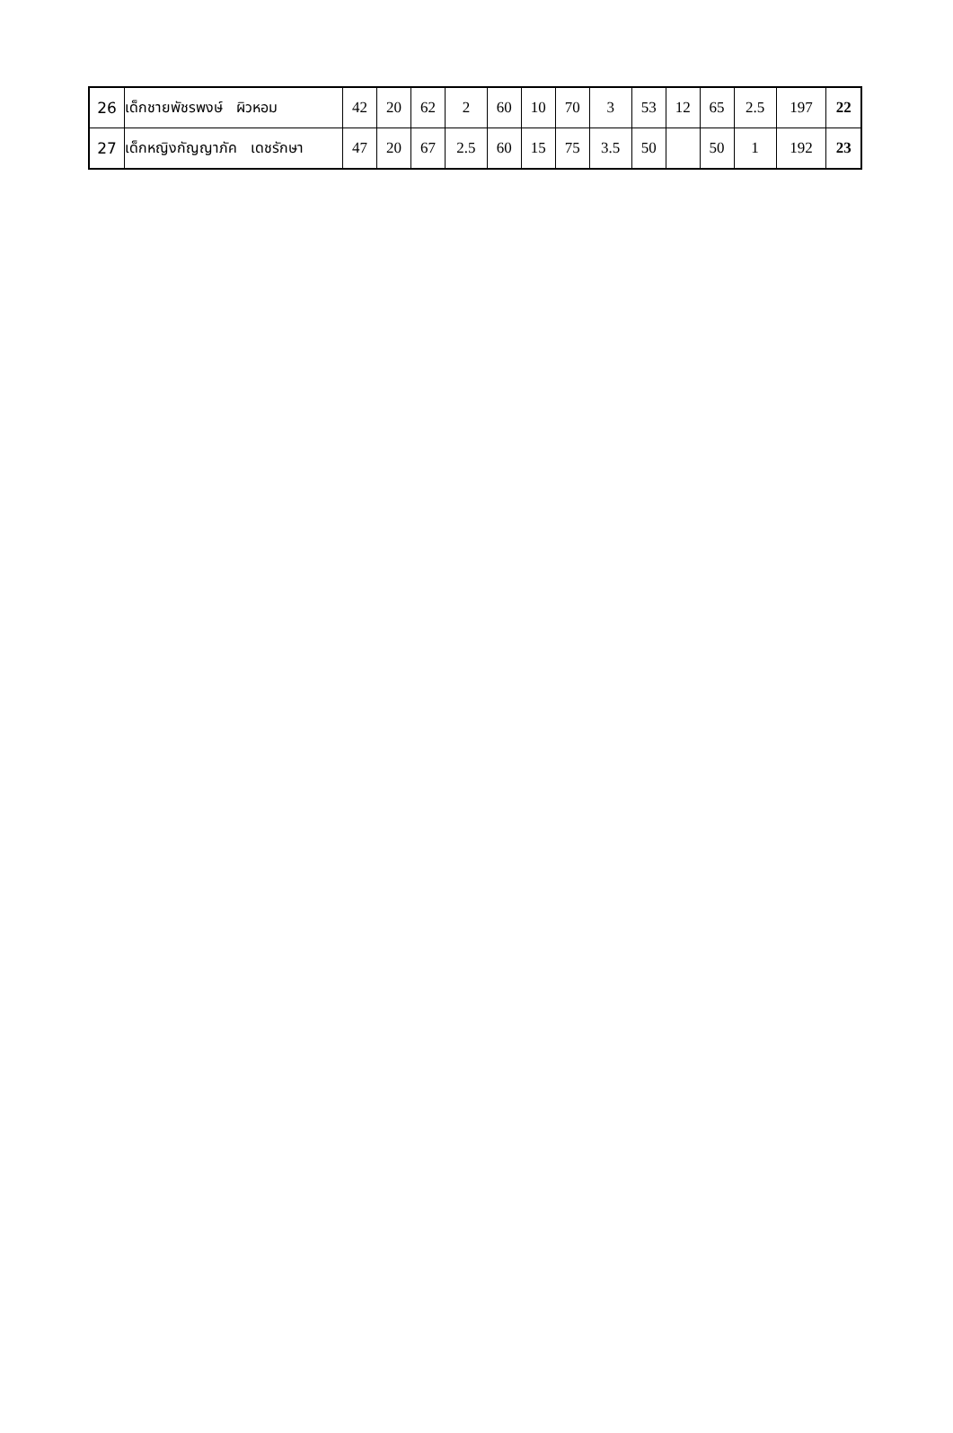| 26 | เด็กชายพัชรพงษ์ ผิวหอม | 42 | 20 | 62 | 2 | 60 | 10 | 70 | 3 | 53 | 12 | 65 | 2.5 | 197 | 22 |
| 27 | เด็กหญิงกัญญาภัค เดชรักษา | 47 | 20 | 67 | 2.5 | 60 | 15 | 75 | 3.5 | 50 | | 50 | 1 | 192 | 23 |